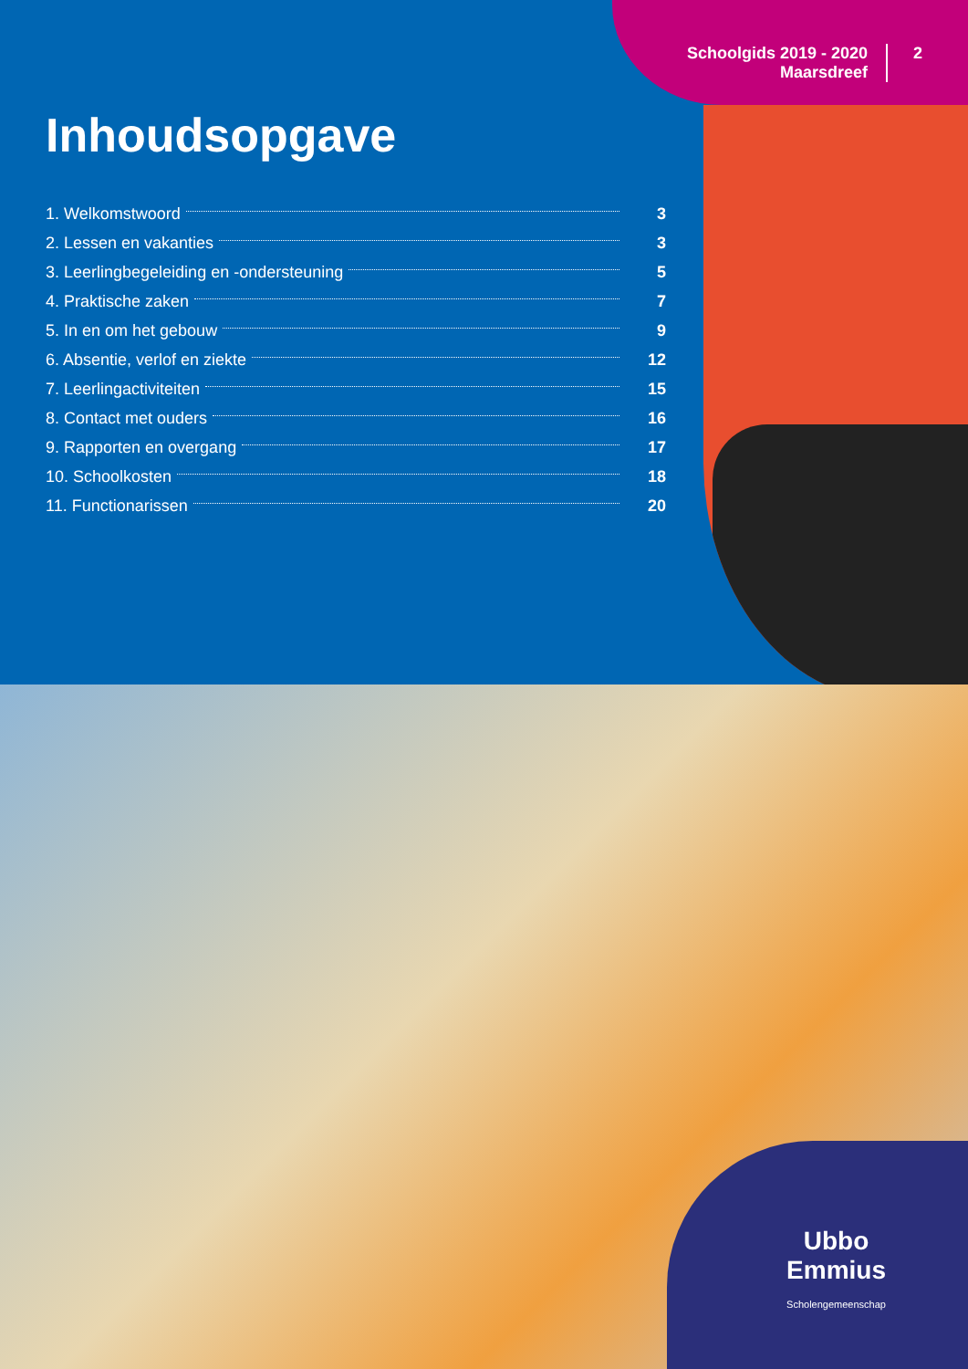Schoolgids 2019 - 2020
Maarsdreef
2
Inhoudsopgave
1. Welkomstwoord 3
2. Lessen en vakanties 3
3. Leerlingbegeleiding en -ondersteuning 5
4. Praktische zaken 7
5. In en om het gebouw 9
6. Absentie, verlof en ziekte 12
7. Leerlingactiviteiten 15
8. Contact met ouders 16
9. Rapporten en overgang 17
10. Schoolkosten 18
11. Functionarissen 20
Ubbo
Emmius
Scholengemeenschap